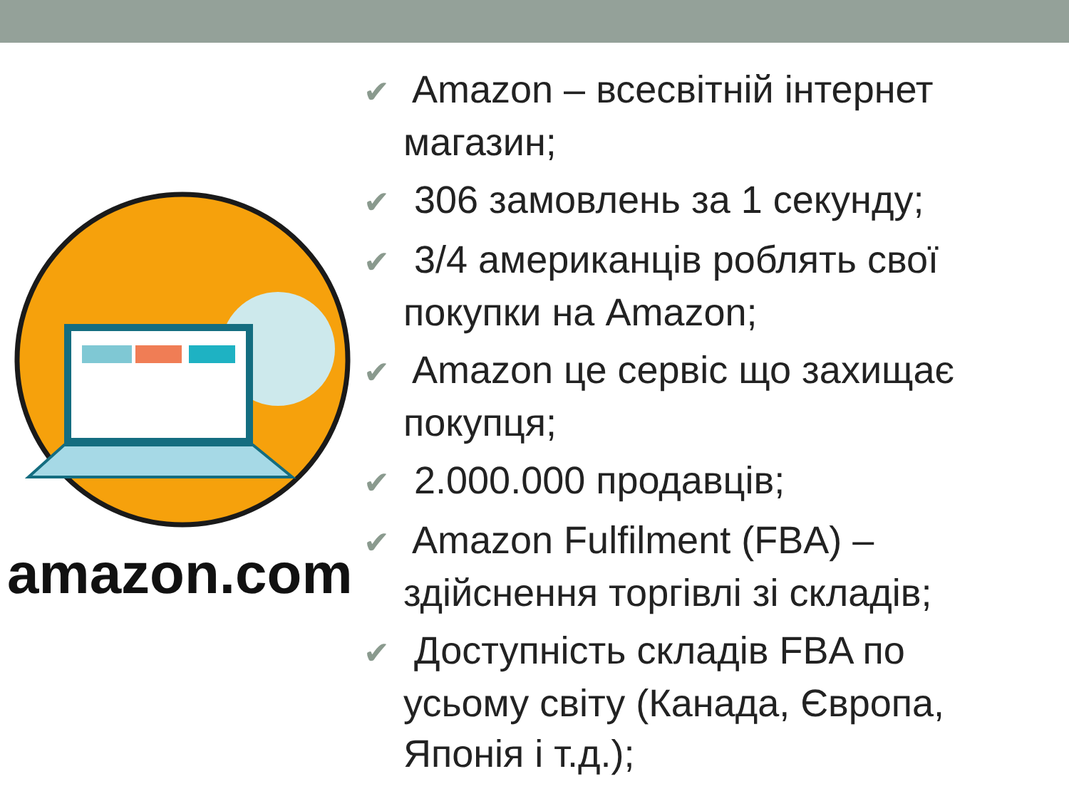amazon.com
✔ Amazon – всесвітній інтернет магазин;
✔ 306 замовлень за 1 секунду;
✔ 3/4 американців роблять свої покупки на Amazon;
✔ Amazon це сервіс що захищає покупця;
✔ 2.000.000 продавців;
✔ Amazon Fulfilment (FBA) – здійснення торгівлі зі складів;
✔ Доступність складів FBA по усьому світу (Канада, Європа, Японія і т.д.);